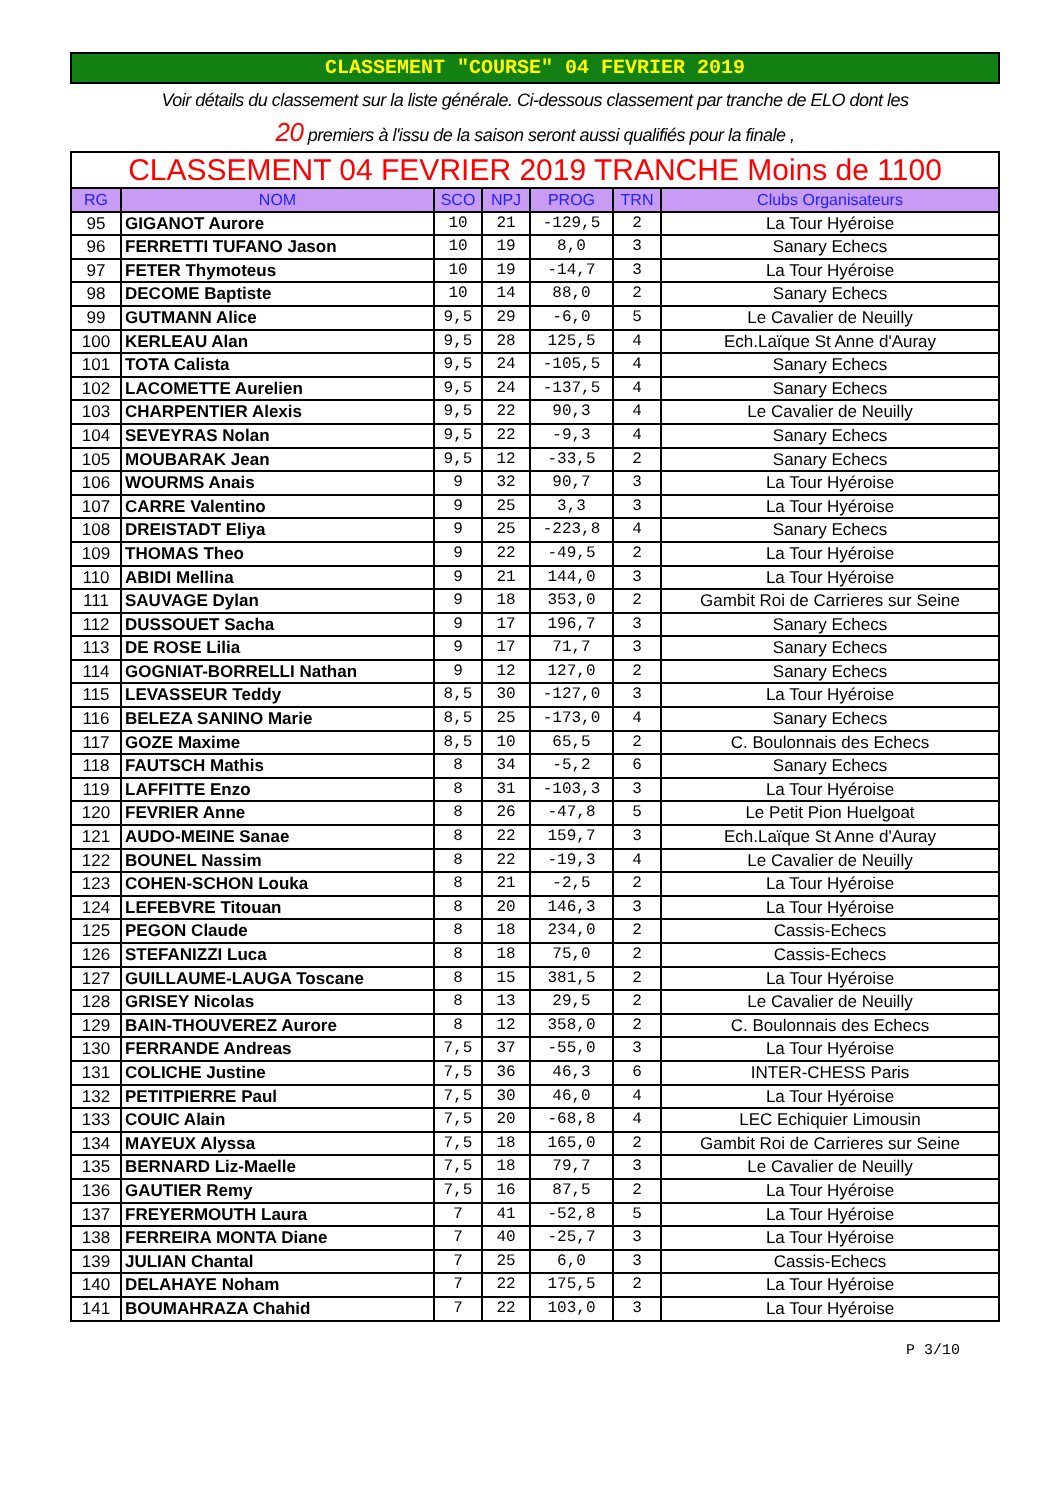CLASSEMENT "COURSE" 04 FEVRIER 2019
Voir détails du classement sur la liste générale. Ci-dessous classement par tranche de ELO dont les
20 premiers à l'issu de la saison seront aussi qualifiés pour la finale ,
| CLASSEMENT 04 FEVRIER 2019 TRANCHE Moins de 1100 | | | | | | |
| RG | NOM | SCO | NPJ | PROG | TRN | Clubs Organisateurs |
| 95 | GIGANOT Aurore | 10 | 21 | -129,5 | 2 | La Tour Hyéroise |
| 96 | FERRETTI TUFANO Jason | 10 | 19 | 8,0 | 3 | Sanary Echecs |
| 97 | FETER Thymoteus | 10 | 19 | -14,7 | 3 | La Tour Hyéroise |
| 98 | DECOME Baptiste | 10 | 14 | 88,0 | 2 | Sanary Echecs |
| 99 | GUTMANN Alice | 9,5 | 29 | -6,0 | 5 | Le Cavalier de Neuilly |
| 100 | KERLEAU Alan | 9,5 | 28 | 125,5 | 4 | Ech.Laïque St Anne d'Auray |
| 101 | TOTA Calista | 9,5 | 24 | -105,5 | 4 | Sanary Echecs |
| 102 | LACOMETTE Aurelien | 9,5 | 24 | -137,5 | 4 | Sanary Echecs |
| 103 | CHARPENTIER Alexis | 9,5 | 22 | 90,3 | 4 | Le Cavalier de Neuilly |
| 104 | SEVEYRAS Nolan | 9,5 | 22 | -9,3 | 4 | Sanary Echecs |
| 105 | MOUBARAK Jean | 9,5 | 12 | -33,5 | 2 | Sanary Echecs |
| 106 | WOURMS Anais | 9 | 32 | 90,7 | 3 | La Tour Hyéroise |
| 107 | CARRE Valentino | 9 | 25 | 3,3 | 3 | La Tour Hyéroise |
| 108 | DREISTADT Eliya | 9 | 25 | -223,8 | 4 | Sanary Echecs |
| 109 | THOMAS Theo | 9 | 22 | -49,5 | 2 | La Tour Hyéroise |
| 110 | ABIDI Mellina | 9 | 21 | 144,0 | 3 | La Tour Hyéroise |
| 111 | SAUVAGE Dylan | 9 | 18 | 353,0 | 2 | Gambit Roi de Carrieres sur Seine |
| 112 | DUSSOUET Sacha | 9 | 17 | 196,7 | 3 | Sanary Echecs |
| 113 | DE ROSE Lilia | 9 | 17 | 71,7 | 3 | Sanary Echecs |
| 114 | GOGNIAT-BORRELLI Nathan | 9 | 12 | 127,0 | 2 | Sanary Echecs |
| 115 | LEVASSEUR Teddy | 8,5 | 30 | -127,0 | 3 | La Tour Hyéroise |
| 116 | BELEZA SANINO Marie | 8,5 | 25 | -173,0 | 4 | Sanary Echecs |
| 117 | GOZE Maxime | 8,5 | 10 | 65,5 | 2 | C. Boulonnais des Echecs |
| 118 | FAUTSCH Mathis | 8 | 34 | -5,2 | 6 | Sanary Echecs |
| 119 | LAFFITTE Enzo | 8 | 31 | -103,3 | 3 | La Tour Hyéroise |
| 120 | FEVRIER Anne | 8 | 26 | -47,8 | 5 | Le Petit Pion Huelgoat |
| 121 | AUDO-MEINE Sanae | 8 | 22 | 159,7 | 3 | Ech.Laïque St Anne d'Auray |
| 122 | BOUNEL Nassim | 8 | 22 | -19,3 | 4 | Le Cavalier de Neuilly |
| 123 | COHEN-SCHON Louka | 8 | 21 | -2,5 | 2 | La Tour Hyéroise |
| 124 | LEFEBVRE Titouan | 8 | 20 | 146,3 | 3 | La Tour Hyéroise |
| 125 | PEGON Claude | 8 | 18 | 234,0 | 2 | Cassis-Echecs |
| 126 | STEFANIZZI Luca | 8 | 18 | 75,0 | 2 | Cassis-Echecs |
| 127 | GUILLAUME-LAUGA Toscane | 8 | 15 | 381,5 | 2 | La Tour Hyéroise |
| 128 | GRISEY Nicolas | 8 | 13 | 29,5 | 2 | Le Cavalier de Neuilly |
| 129 | BAIN-THOUVEREZ Aurore | 8 | 12 | 358,0 | 2 | C. Boulonnais des Echecs |
| 130 | FERRANDE Andreas | 7,5 | 37 | -55,0 | 3 | La Tour Hyéroise |
| 131 | COLICHE Justine | 7,5 | 36 | 46,3 | 6 | INTER-CHESS Paris |
| 132 | PETITPIERRE Paul | 7,5 | 30 | 46,0 | 4 | La Tour Hyéroise |
| 133 | COUIC Alain | 7,5 | 20 | -68,8 | 4 | LEC Echiquier Limousin |
| 134 | MAYEUX Alyssa | 7,5 | 18 | 165,0 | 2 | Gambit Roi de Carrieres sur Seine |
| 135 | BERNARD Liz-Maelle | 7,5 | 18 | 79,7 | 3 | Le Cavalier de Neuilly |
| 136 | GAUTIER Remy | 7,5 | 16 | 87,5 | 2 | La Tour Hyéroise |
| 137 | FREYERMOUTH Laura | 7 | 41 | -52,8 | 5 | La Tour Hyéroise |
| 138 | FERREIRA MONTA Diane | 7 | 40 | -25,7 | 3 | La Tour Hyéroise |
| 139 | JULIAN Chantal | 7 | 25 | 6,0 | 3 | Cassis-Echecs |
| 140 | DELAHAYE Noham | 7 | 22 | 175,5 | 2 | La Tour Hyéroise |
| 141 | BOUMAHRAZA Chahid | 7 | 22 | 103,0 | 3 | La Tour Hyéroise |
P 3/10